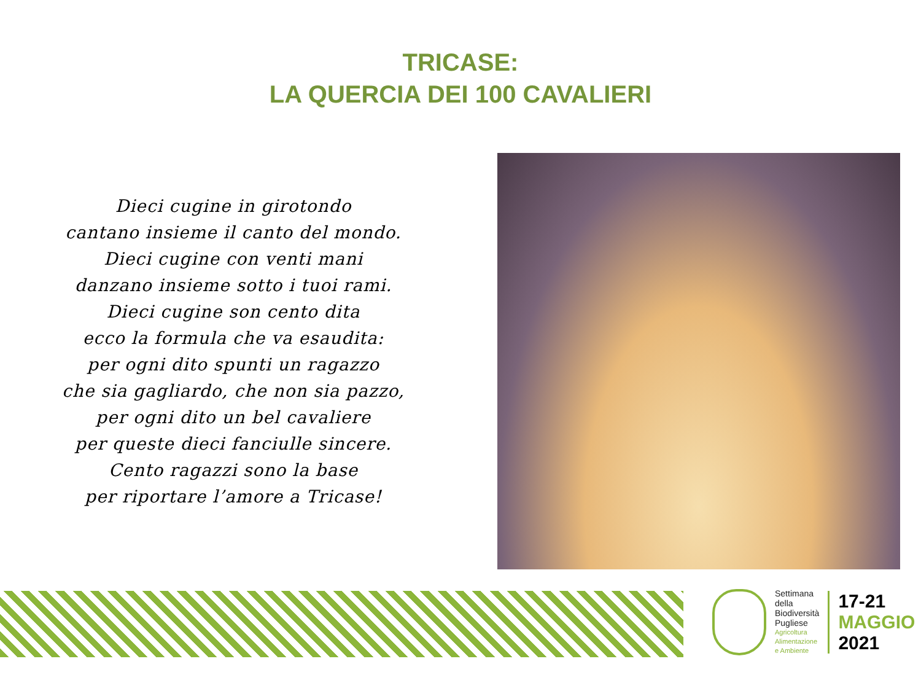TRICASE:
LA QUERCIA DEI 100 CAVALIERI
Dieci cugine in girotondo
cantano insieme il canto del mondo.
Dieci cugine con venti mani
danzano insieme sotto i tuoi rami.
Dieci cugine son cento dita
ecco la formula che va esaudita:
per ogni dito spunti un ragazzo
che sia gagliardo, che non sia pazzo,
per ogni dito un bel cavaliere
per queste dieci fanciulle sincere.
Cento ragazzi sono la base
per riportare l’amore a Tricase!
Settimana
della
Biodiversità
Pugliese
Agricoltura
Alimentazione
e Ambiente
17-21
MAGGIO
2021